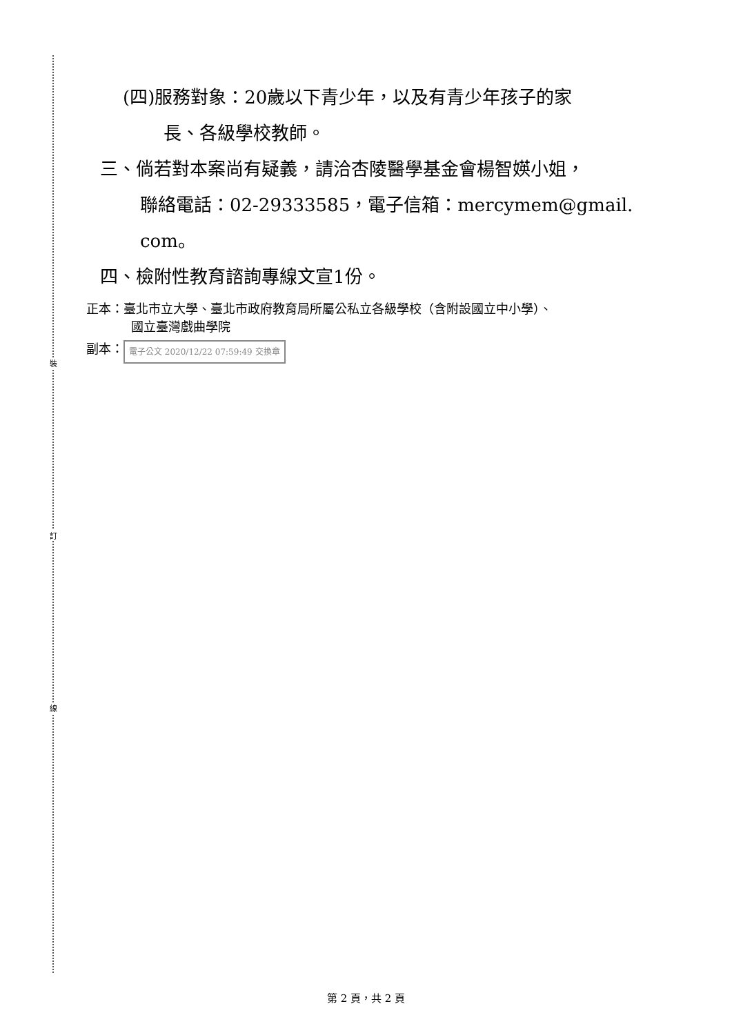裝
訂
線
(四)服務對象：20歲以下青少年，以及有青少年孩子的家
長、各級學校教師。
三、倘若對本案尚有疑義，請洽杏陵醫學基金會楊智媖小姐，
聯絡電話：02-29333585，電子信箱：mercymem@gmail.
com。
四、檢附性教育諮詢專線文宣1份。
正本：臺北市立大學、臺北市政府教育局所屬公私立各級學校（含附設國立中小學）、
國立臺灣戲曲學院
副本： 電子公文 2020/12/22 07:59:49 交換章
第 2 頁，共 2 頁